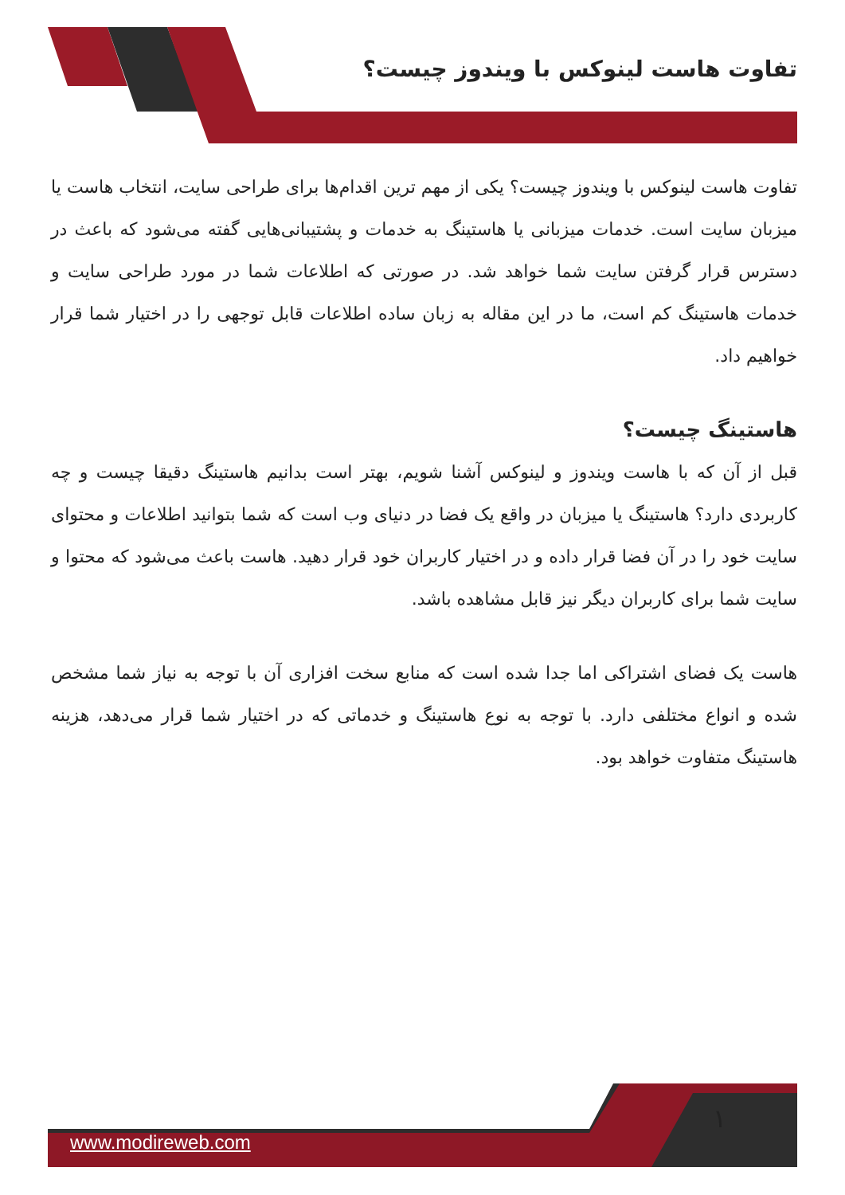تفاوت هاست لینوکس با ویندوز چیست؟
تفاوت هاست لینوکس با ویندوز چیست؟ یکی از مهم ترین اقدام‌ها برای طراحی سایت، انتخاب هاست یا میزبان سایت است. خدمات میزبانی یا هاستینگ به خدمات و پشتیبانی‌هایی گفته می‌شود که باعث در دسترس قرار گرفتن سایت شما خواهد شد. در صورتی که اطلاعات شما در مورد طراحی سایت و خدمات هاستینگ کم است، ما در این مقاله به زبان ساده اطلاعات قابل توجهی را در اختیار شما قرار خواهیم داد.
هاستینگ چیست؟
قبل از آن که با هاست ویندوز و لینوکس آشنا شویم، بهتر است بدانیم هاستینگ دقیقا چیست و چه کاربردی دارد؟ هاستینگ یا میزبان در واقع یک فضا در دنیای وب است که شما بتوانید اطلاعات و محتوای سایت خود را در آن فضا قرار داده و در اختیار کاربران خود قرار دهید. هاست باعث می‌شود که محتوا و سایت شما برای کاربران دیگر نیز قابل مشاهده باشد.
هاست یک فضای اشتراکی اما جدا شده است که منابع سخت افزاری آن با توجه به نیاز شما مشخص شده و انواع مختلفی دارد. با توجه به نوع هاستینگ و خدماتی که در اختیار شما قرار می‌دهد، هزینه هاستینگ متفاوت خواهد بود.
۱
www.modireweb.com